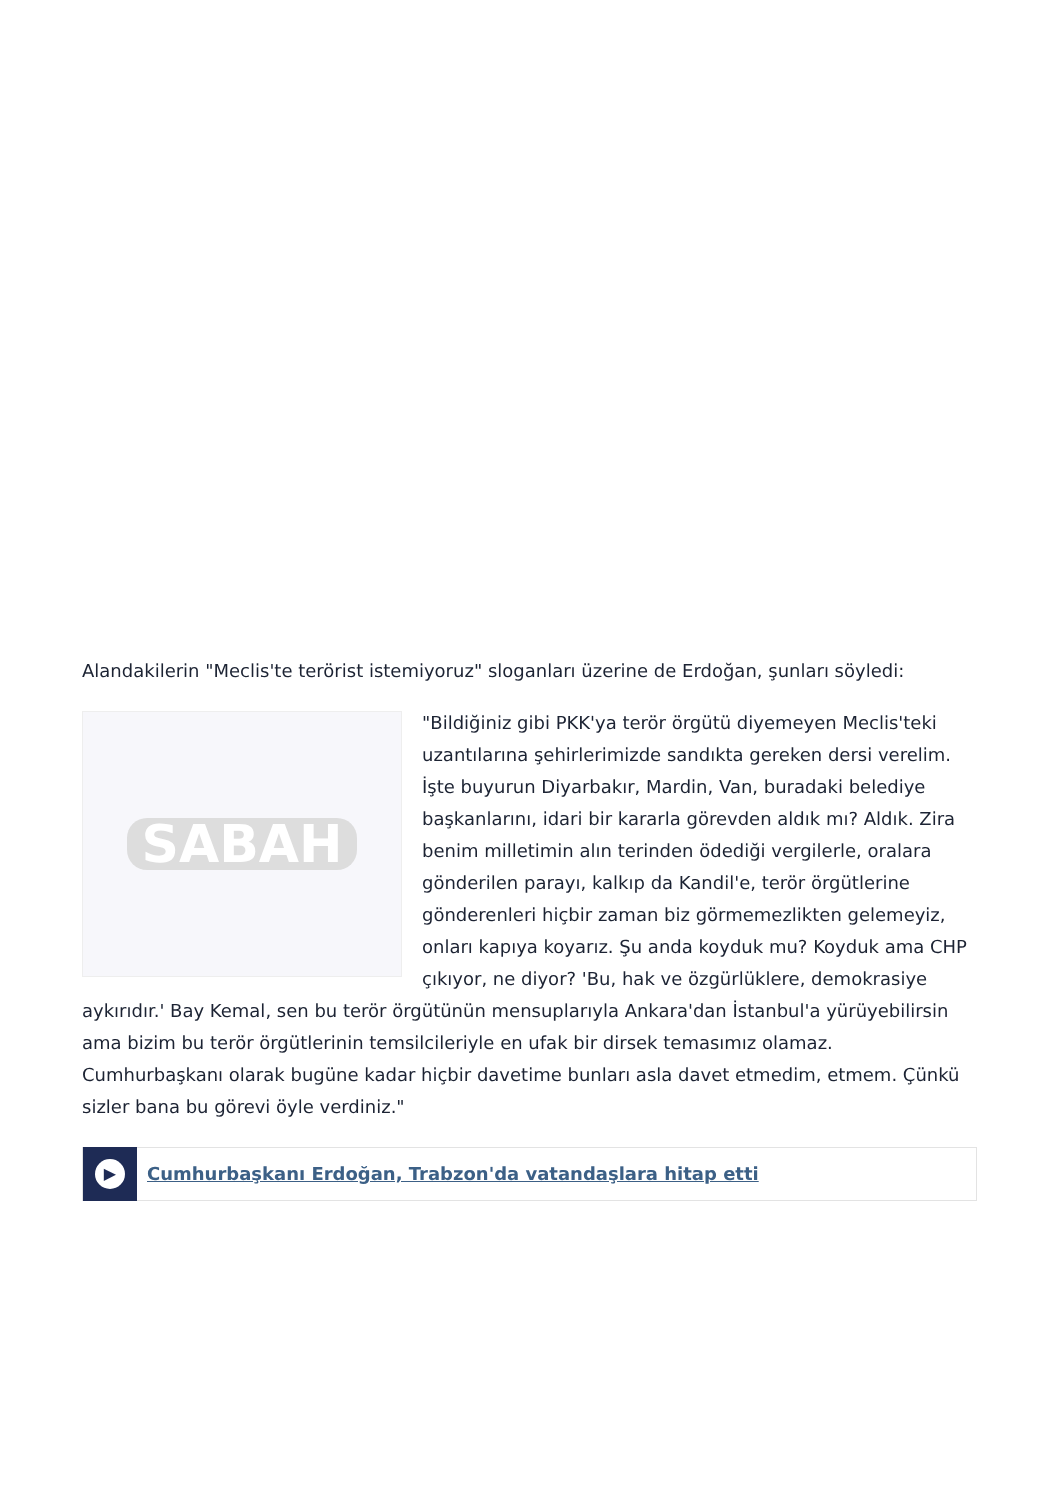Alandakilerin "Meclis'te terörist istemiyoruz" sloganları üzerine de Erdoğan, şunları söyledi:
SABAH
"Bildiğiniz gibi PKK'ya terör örgütü diyemeyen Meclis'teki uzantılarına şehirlerimizde sandıkta gereken dersi verelim. İşte buyurun Diyarbakır, Mardin, Van, buradaki belediye başkanlarını, idari bir kararla görevden aldık mı? Aldık. Zira benim milletimin alın terinden ödediği vergilerle, oralara gönderilen parayı, kalkıp da Kandil'e, terör örgütlerine gönderenleri hiçbir zaman biz görmemezlikten gelemeyiz, onları kapıya koyarız. Şu anda koyduk mu? Koyduk ama CHP çıkıyor, ne diyor? 'Bu, hak ve özgürlüklere, demokrasiye aykırıdır.' Bay Kemal, sen bu terör örgütünün mensuplarıyla Ankara'dan İstanbul'a yürüyebilirsin ama bizim bu terör örgütlerinin temsilcileriyle en ufak bir dirsek temasımız olamaz. Cumhurbaşkanı olarak bugüne kadar hiçbir davetime bunları asla davet etmedim, etmem. Çünkü sizler bana bu görevi öyle verdiniz."
▶
Cumhurbaşkanı Erdoğan, Trabzon'da vatandaşlara hitap etti